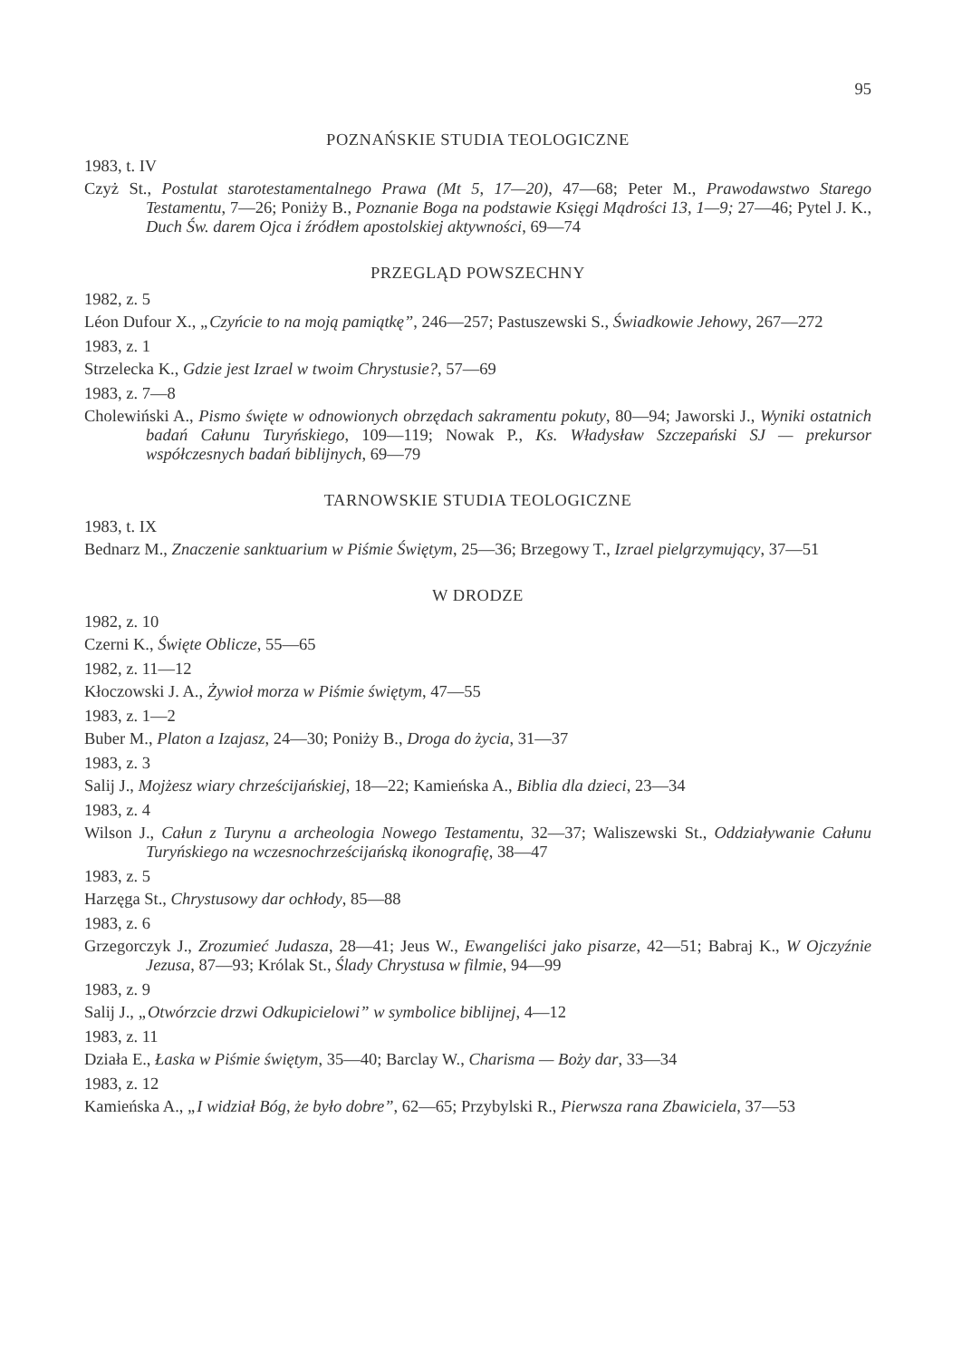95
POZNAŃSKIE STUDIA TEOLOGICZNE
1983, t. IV
Czyż St., Postulat starotestamentalnego Prawa (Mt 5, 17—20), 47—68; Peter M., Prawodawstwo Starego Testamentu, 7—26; Poniży B., Poznanie Boga na podstawie Księgi Mądrości 13, 1—9; 27—46; Pytel J. K., Duch Św. darem Ojca i źródłem apostolskiej aktywności, 69—74
PRZEGLĄD POWSZECHNY
1982, z. 5
Léon Dufour X., „Czyńcie to na moją pamiątkę”, 246—257; Pastuszewski S., Świadkowie Jehowy, 267—272
1983, z. 1
Strzelecka K., Gdzie jest Izrael w twoim Chrystusie?, 57—69
1983, z. 7—8
Cholewiński A., Pismo święte w odnowionych obrzędach sakramentu pokuty, 80—94; Jaworski J., Wyniki ostatnich badań Całunu Turyńskiego, 109—119; Nowak P., Ks. Władysław Szczepański SJ — prekursor współczesnych badań biblijnych, 69—79
TARNOWSKIE STUDIA TEOLOGICZNE
1983, t. IX
Bednarz M., Znaczenie sanktuarium w Piśmie Świętym, 25—36; Brzegowy T., Izrael pielgrzymujący, 37—51
W DRODZE
1982, z. 10
Czerni K., Święte Oblicze, 55—65
1982, z. 11—12
Kłoczowski J. A., Żywioł morza w Piśmie świętym, 47—55
1983, z. 1—2
Buber M., Platon a Izajasz, 24—30; Poniży B., Droga do życia, 31—37
1983, z. 3
Salij J., Mojżesz wiary chrześcijańskiej, 18—22; Kamieńska A., Biblia dla dzieci, 23—34
1983, z. 4
Wilson J., Całun z Turynu a archeologia Nowego Testamentu, 32—37; Waliszewski St., Oddziaływanie Całunu Turyńskiego na wczesnochrześcijańską ikonografię, 38—47
1983, z. 5
Harzęga St., Chrystusowy dar ochłody, 85—88
1983, z. 6
Grzegorczyk J., Zrozumieć Judasza, 28—41; Jeus W., Ewangeliści jako pisarze, 42—51; Babraj K., W Ojczyźnie Jezusa, 87—93; Królak St., Ślady Chrystusa w filmie, 94—99
1983, z. 9
Salij J., „Otwórzcie drzwi Odkupicielowi” w symbolice biblijnej, 4—12
1983, z. 11
Działa E., Łaska w Piśmie świętym, 35—40; Barclay W., Charisma — Boży dar, 33—34
1983, z. 12
Kamieńska A., „I widział Bóg, że było dobre”, 62—65; Przybylski R., Pierwsza rana Zbawiciela, 37—53